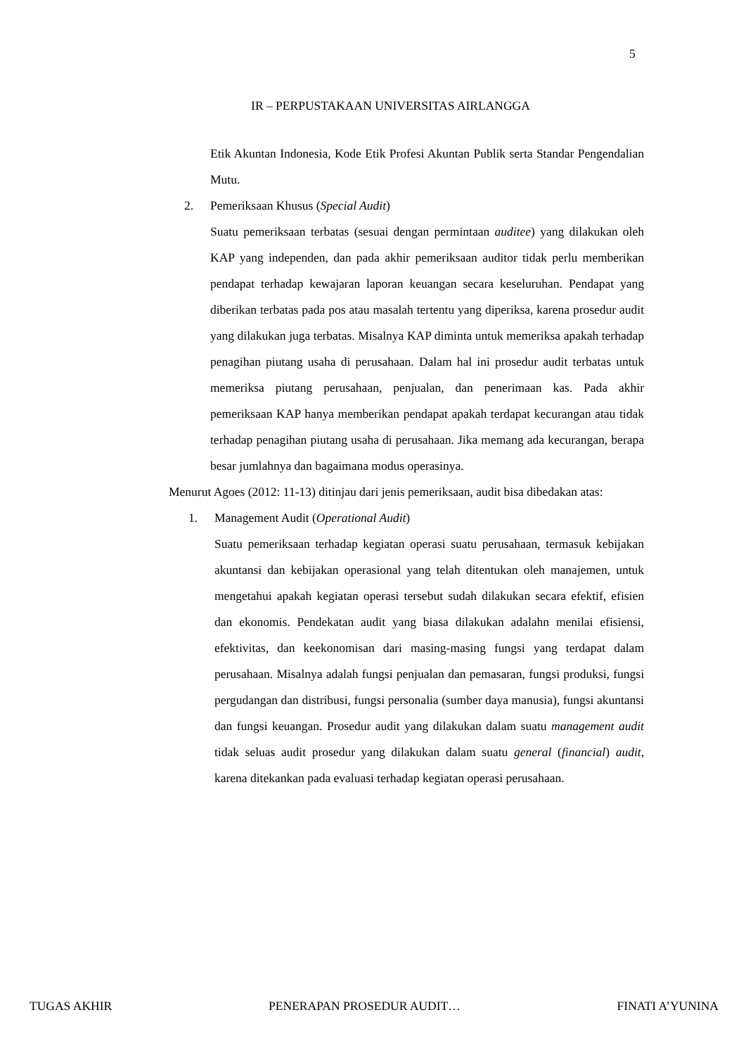5
IR – PERPUSTAKAAN UNIVERSITAS AIRLANGGA
Etik Akuntan Indonesia, Kode Etik Profesi Akuntan Publik serta Standar Pengendalian Mutu.
2. Pemeriksaan Khusus (Special Audit)
Suatu pemeriksaan terbatas (sesuai dengan permintaan auditee) yang dilakukan oleh KAP yang independen, dan pada akhir pemeriksaan auditor tidak perlu memberikan pendapat terhadap kewajaran laporan keuangan secara keseluruhan. Pendapat yang diberikan terbatas pada pos atau masalah tertentu yang diperiksa, karena prosedur audit yang dilakukan juga terbatas. Misalnya KAP diminta untuk memeriksa apakah terhadap penagihan piutang usaha di perusahaan. Dalam hal ini prosedur audit terbatas untuk memeriksa piutang perusahaan, penjualan, dan penerimaan kas. Pada akhir pemeriksaan KAP hanya memberikan pendapat apakah terdapat kecurangan atau tidak terhadap penagihan piutang usaha di perusahaan. Jika memang ada kecurangan, berapa besar jumlahnya dan bagaimana modus operasinya.
Menurut Agoes (2012: 11-13) ditinjau dari jenis pemeriksaan, audit bisa dibedakan atas:
1. Management Audit (Operational Audit)
Suatu pemeriksaan terhadap kegiatan operasi suatu perusahaan, termasuk kebijakan akuntansi dan kebijakan operasional yang telah ditentukan oleh manajemen, untuk mengetahui apakah kegiatan operasi tersebut sudah dilakukan secara efektif, efisien dan ekonomis. Pendekatan audit yang biasa dilakukan adalahn menilai efisiensi, efektivitas, dan keekonomisan dari masing-masing fungsi yang terdapat dalam perusahaan. Misalnya adalah fungsi penjualan dan pemasaran, fungsi produksi, fungsi pergudangan dan distribusi, fungsi personalia (sumber daya manusia), fungsi akuntansi dan fungsi keuangan. Prosedur audit yang dilakukan dalam suatu management audit tidak seluas audit prosedur yang dilakukan dalam suatu general (financial) audit, karena ditekankan pada evaluasi terhadap kegiatan operasi perusahaan.
TUGAS AKHIR PENERAPAN PROSEDUR AUDIT… FINATI A’YUNINA